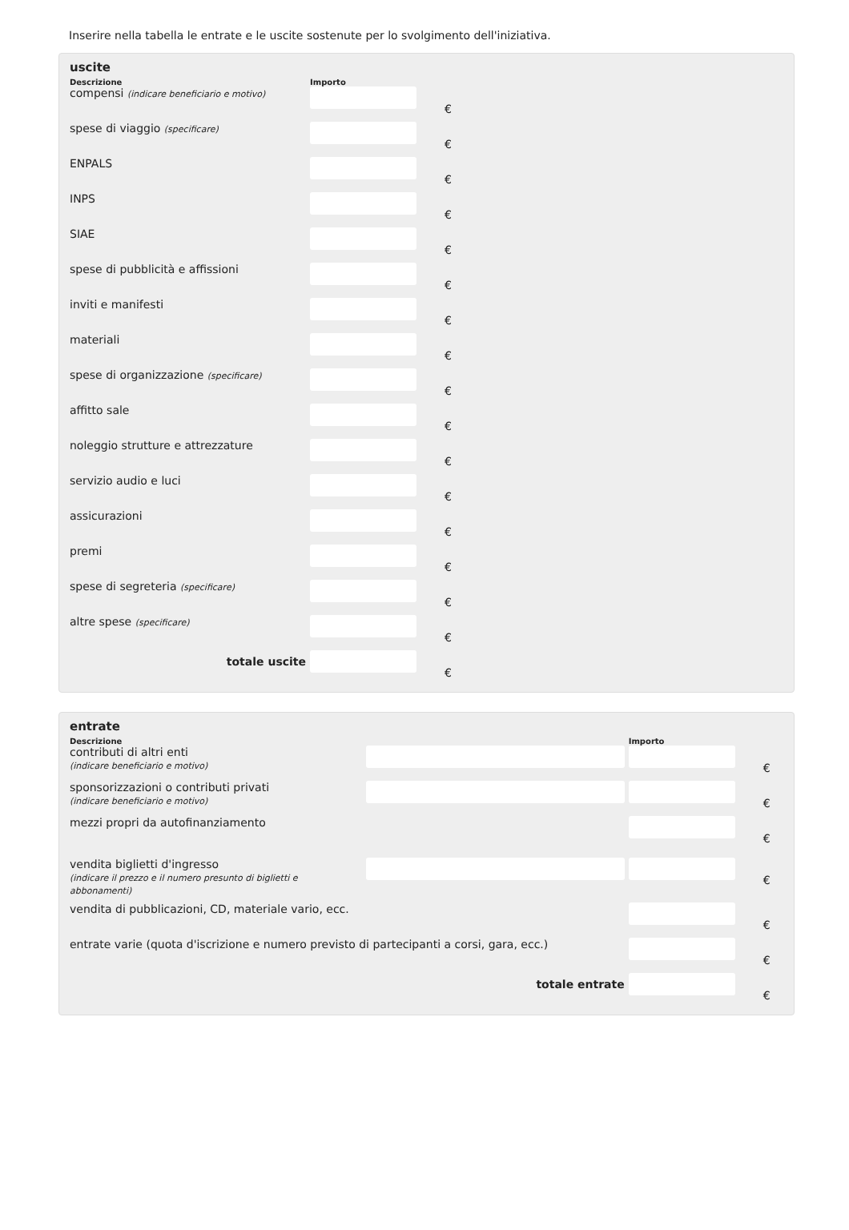Inserire nella tabella le entrate e le uscite sostenute per lo svolgimento dell'iniziativa.
uscite
| Descrizione | | Importo | |
| --- | --- | --- | --- |
| compensi (indicare beneficiario e motivo) | | | € |
| spese di viaggio (specificare) | | | € |
| ENPALS | | | € |
| INPS | | | € |
| SIAE | | | € |
| spese di pubblicità e affissioni | | | € |
| inviti e manifesti | | | € |
| materiali | | | € |
| spese di organizzazione (specificare) | | | € |
| affitto sale | | | € |
| noleggio strutture e attrezzature | | | € |
| servizio audio e luci | | | € |
| assicurazioni | | | € |
| premi | | | € |
| spese di segreteria (specificare) | | | € |
| altre spese (specificare) | | | € |
| totale uscite | | | € |
entrate
| Descrizione | | Importo | |
| --- | --- | --- | --- |
| contributi di altri enti (indicare beneficiario e motivo) | | | € |
| sponsorizzazioni o contributi privati (indicare beneficiario e motivo) | | | € |
| mezzi propri da autofinanziamento | | | € |
| vendita biglietti d'ingresso (indicare il prezzo e il numero presunto di biglietti e abbonamenti) | | | € |
| vendita di pubblicazioni, CD, materiale vario, ecc. | | | € |
| entrate varie (quota d'iscrizione e numero previsto di partecipanti a corsi, gara, ecc.) | | | € |
| totale entrate | | | € |